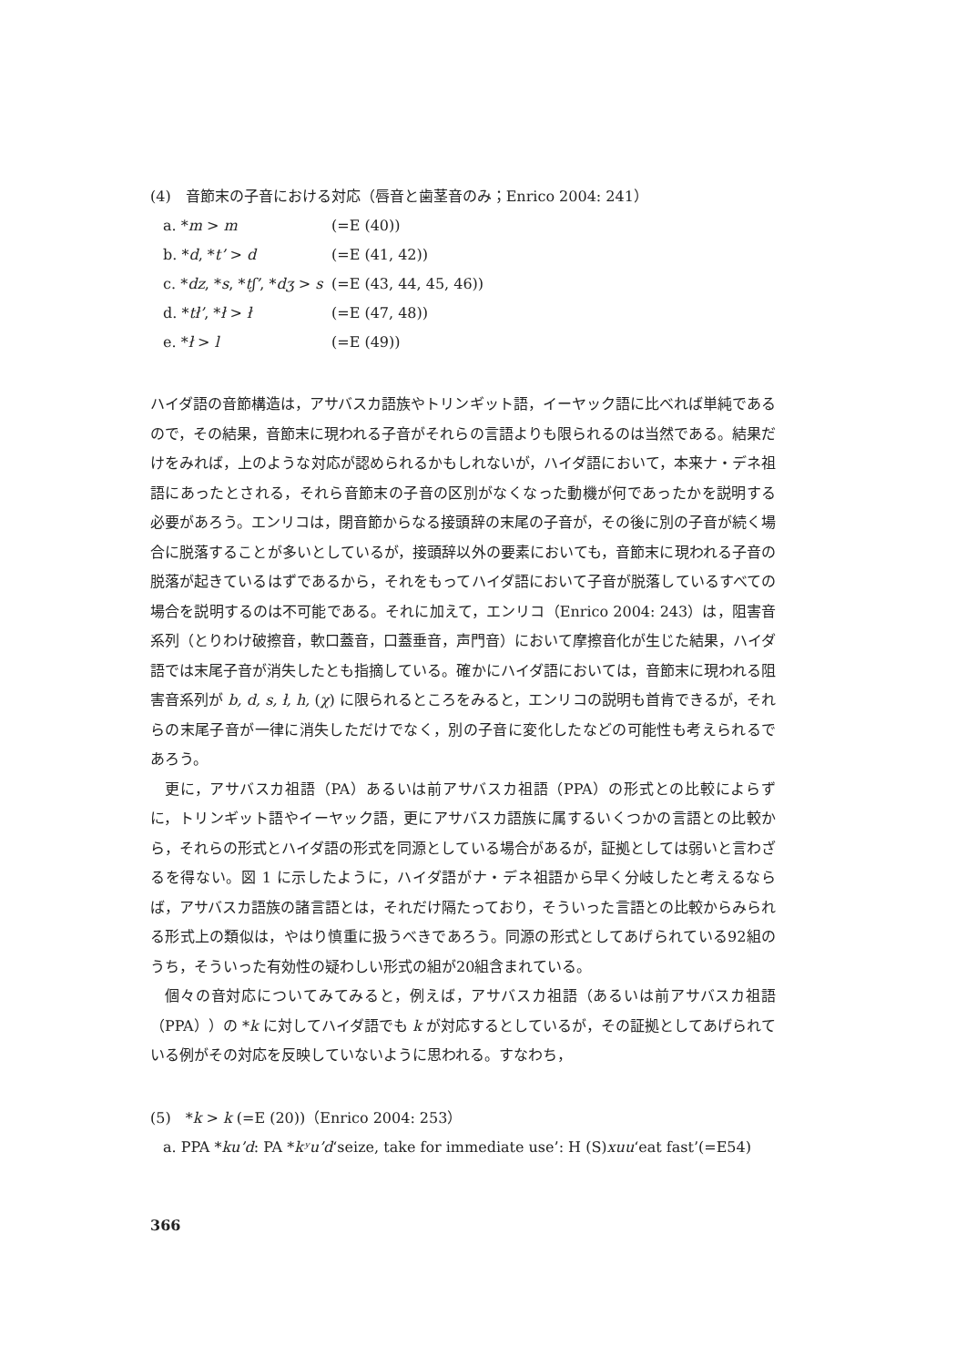(4)　音節末の子音における対応（唇音と歯茎音のみ；Enrico 2004: 241）
a. *m > m (=E (40))
b. *d, *t’ > d (=E (41, 42))
c. *dz, *s, *tʃ’, *dʒ > s (=E (43, 44, 45, 46))
d. *tł’, *ł > ł (=E (47, 48))
e. *ł > l (=E (49))
ハイダ語の音節構造は，アサバスカ語族やトリンギット語，イーヤック語に比べれば単純であるので，その結果，音節末に現われる子音がそれらの言語よりも限られるのは当然である。結果だけをみれば，上のような対応が認められるかもしれないが，ハイダ語において，本来ナ・デネ祖語にあったとされる，それら音節末の子音の区別がなくなった動機が何であったかを説明する必要があろう。エンリコは，閉音節からなる接頭辞の末尾の子音が，その後に別の子音が続く場合に脱落することが多いとしているが，接頭辞以外の要素においても，音節末に現われる子音の脱落が起きているはずであるから，それをもってハイダ語において子音が脱落しているすべての場合を説明するのは不可能である。それに加えて，エンリコ（Enrico 2004: 243）は，阻害音系列（とりわけ破擦音，軟口蓋音，口蓋垂音，声門音）において摩擦音化が生じた結果，ハイダ語では末尾子音が消失したとも指摘している。確かにハイダ語においては，音節末に現われる阻害音系列が b, d, s, ł, h, (χ) に限られるところをみると，エンリコの説明も首肯できるが，それらの末尾子音が一律に消失しただけでなく，別の子音に変化したなどの可能性も考えられるであろう。
更に，アサバスカ祖語（PA）あるいは前アサバスカ祖語（PPA）の形式との比較によらずに，トリンギット語やイーヤック語，更にアサバスカ語族に属するいくつかの言語との比較から，それらの形式とハイダ語の形式を同源としている場合があるが，証拠としては弱いと言わざるを得ない。図 1 に示したように，ハイダ語がナ・デネ祖語から早く分岐したと考えるならば，アサバスカ語族の諸言語とは，それだけ隔たっており，そういった言語との比較からみられる形式上の類似は，やはり慎重に扱うべきであろう。同源の形式としてあげられている92組のうち，そういった有効性の疑わしい形式の組が20組含まれている。
個々の音対応についてみてみると，例えば，アサバスカ祖語（あるいは前アサバスカ祖語（PPA））の *k に対してハイダ語でも k が対応するとしているが，その証拠としてあげられている例がその対応を反映していないように思われる。すなわち，
(5)　*k > k (=E (20))（Enrico 2004: 253）
a. PPA * ku’d: PA * kʸu’d ‘seize, take for immediate use’: H (S) xuu ‘eat fast’(=E54)
366